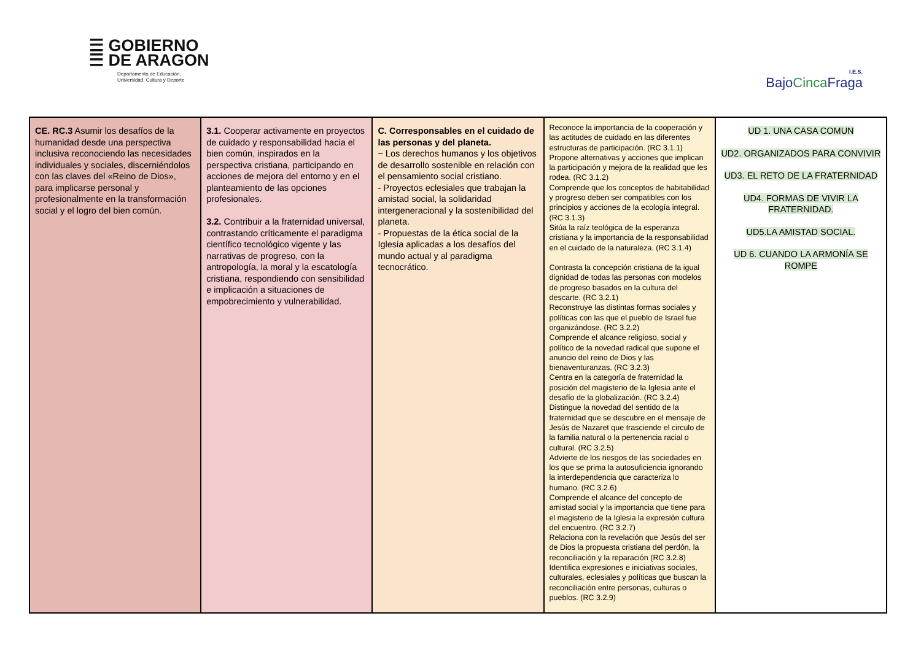☰ GOBIERNO
☰ DE ARAGON
Departamento de Educación,
Universidad, Cultura y Deporte
I.E.S.
BajoCinca Fraga
| CE. RC.3 Asumir los desafíos de la humanidad desde una perspectiva inclusiva reconociendo las necesidades individuales y sociales, discerniéndolos con las claves del «Reino de Dios», para implicarse personal y profesionalmente en la transformación social y el logro del bien común. | 3.1. Cooperar activamente en proyectos de cuidado y responsabilidad hacia el bien común, inspirados en la perspectiva cristiana, participando en acciones de mejora del entorno y en el planteamiento de las opciones profesionales. 3.2. Contribuir a la fraternidad universal, contrastando críticamente el paradigma científico tecnológico vigente y las narrativas de progreso, con la antropología, la moral y la escatología cristiana, respondiendo con sensibilidad e implicación a situaciones de empobrecimiento y vulnerabilidad. | C. Corresponsables en el cuidado de las personas y del planeta. − Los derechos humanos y los objetivos de desarrollo sostenible en relación con el pensamiento social cristiano. - Proyectos eclesiales que trabajan la amistad social, la solidaridad intergeneracional y la sostenibilidad del planeta. - Propuestas de la ética social de la Iglesia aplicadas a los desafíos del mundo actual y al paradigma tecnocrático. | Reconoce la importancia de la cooperación y las actitudes de cuidado en las diferentes estructuras de participación. (RC 3.1.1) Propone alternativas y acciones que implican la participación y mejora de la realidad que les rodea. (RC 3.1.2) Comprende que los conceptos de habitabilidad y progreso deben ser compatibles con los principios y acciones de la ecología integral. (RC 3.1.3) Sitúa la raíz teológica de la esperanza cristiana y la importancia de la responsabilidad en el cuidado de la naturaleza. (RC 3.1.4) Contrasta la concepción cristiana de la igual dignidad de todas las personas con modelos de progreso basados en la cultura del descarte. (RC 3.2.1) Reconstruye las distintas formas sociales y políticas con las que el pueblo de Israel fue organizándose. (RC 3.2.2) Comprende el alcance religioso, social y político de la novedad radical que supone el anuncio del reino de Dios y las bienaventuranzas. (RC 3.2.3) Centra en la categoría de fraternidad la posición del magisterio de la Iglesia ante el desafío de la globalización. (RC 3.2.4) Distingue la novedad del sentido de la fraternidad que se descubre en el mensaje de Jesús de Nazaret que trasciende el circulo de la familia natural o la pertenencia racial o cultural. (RC 3.2.5) Advierte de los riesgos de las sociedades en los que se prima la autosuficiencia ignorando la interdependencia que caracteriza lo humano. (RC 3.2.6) Comprende el alcance del concepto de amistad social y la importancia que tiene para el magisterio de la Iglesia la expresión cultura del encuentro. (RC 3.2.7) Relaciona con la revelación que Jesús del ser de Dios la propuesta cristiana del perdón, la reconciliación y la reparación (RC 3.2.8) Identifica expresiones e iniciativas sociales, culturales, eclesiales y políticas que buscan la reconciliación entre personas, culturas o pueblos. (RC 3.2.9) | UD 1. UNA CASA COMUN UD2. ORGANIZADOS PARA CONVIVIR UD3. EL RETO DE LA FRATERNIDAD UD4. FORMAS DE VIVIR LA FRATERNIDAD. UD5.LA AMISTAD SOCIAL. UD 6. CUANDO LA ARMONÍA SE ROMPE |